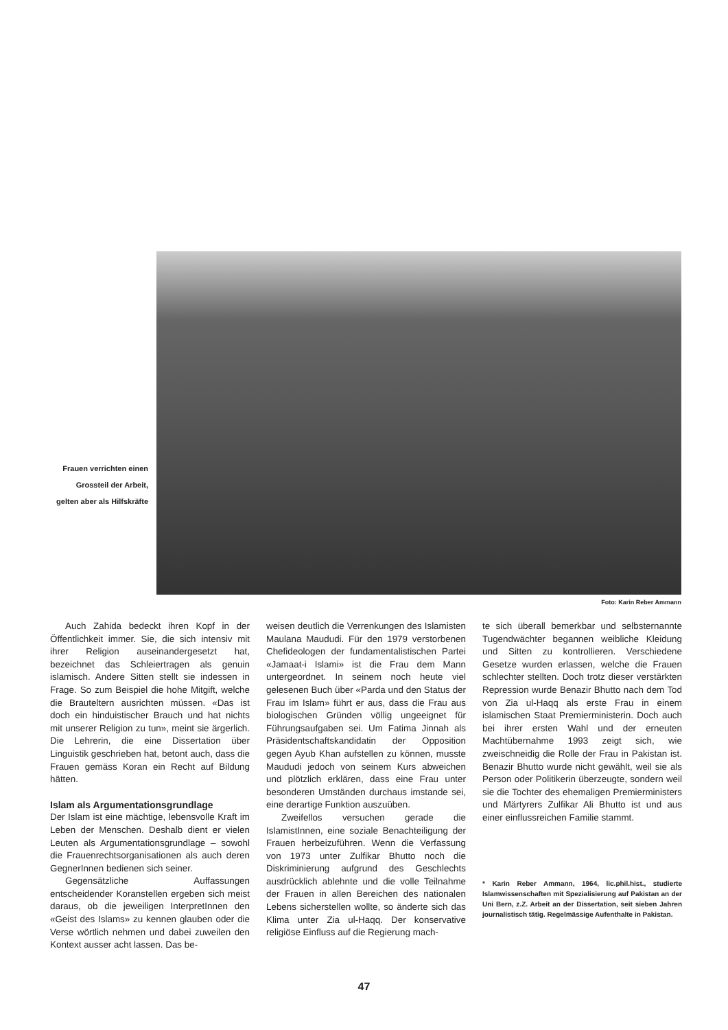Frauen verrichten einen Grossteil der Arbeit, gelten aber als Hilfskräfte
Foto: Karin Reber Ammann
Auch Zahida bedeckt ihren Kopf in der Öffentlichkeit immer. Sie, die sich intensiv mit ihrer Religion auseinandergesetzt hat, bezeichnet das Schleiertragen als genuin islamisch. Andere Sitten stellt sie indessen in Frage. So zum Beispiel die hohe Mitgift, welche die Brauteltern ausrichten müssen. «Das ist doch ein hinduistischer Brauch und hat nichts mit unserer Religion zu tun», meint sie ärgerlich. Die Lehrerin, die eine Dissertation über Linguistik geschrieben hat, betont auch, dass die Frauen gemäss Koran ein Recht auf Bildung hätten.
Islam als Argumentationsgrundlage
Der Islam ist eine mächtige, lebensvolle Kraft im Leben der Menschen. Deshalb dient er vielen Leuten als Argumentationsgrundlage – sowohl die Frauenrechtsorganisationen als auch deren GegnerInnen bedienen sich seiner.
Gegensätzliche Auffassungen entscheidender Koranstellen ergeben sich meist daraus, ob die jeweiligen InterpretInnen den «Geist des Islams» zu kennen glauben oder die Verse wörtlich nehmen und dabei zuweilen den Kontext ausser acht lassen. Das be-
weisen deutlich die Verrenkungen des Islamisten Maulana Maududi. Für den 1979 verstorbenen Chefideologen der fundamentalistischen Partei «Jamaat-i Islami» ist die Frau dem Mann untergeordnet. In seinem noch heute viel gelesenen Buch über «Parda und den Status der Frau im Islam» führt er aus, dass die Frau aus biologischen Gründen völlig ungeeignet für Führungsaufgaben sei. Um Fatima Jinnah als Präsidentschaftskandidatin der Opposition gegen Ayub Khan aufstellen zu können, musste Maududi jedoch von seinem Kurs abweichen und plötzlich erklären, dass eine Frau unter besonderen Umständen durchaus imstande sei, eine derartige Funktion auszuüben.
Zweifellos versuchen gerade die IslamistInnen, eine soziale Benachteiligung der Frauen herbeizuführen. Wenn die Verfassung von 1973 unter Zulfikar Bhutto noch die Diskriminierung aufgrund des Geschlechts ausdrücklich ablehnte und die volle Teilnahme der Frauen in allen Bereichen des nationalen Lebens sicherstellen wollte, so änderte sich das Klima unter Zia ul-Haqq. Der konservative religiöse Einfluss auf die Regierung mach-
te sich überall bemerkbar und selbsternannte Tugendwächter begannen weibliche Kleidung und Sitten zu kontrollieren. Verschiedene Gesetze wurden erlassen, welche die Frauen schlechter stellten. Doch trotz dieser verstärkten Repression wurde Benazir Bhutto nach dem Tod von Zia ul-Haqq als erste Frau in einem islamischen Staat Premierministerin. Doch auch bei ihrer ersten Wahl und der erneuten Machtübernahme 1993 zeigt sich, wie zweischneidig die Rolle der Frau in Pakistan ist. Benazir Bhutto wurde nicht gewählt, weil sie als Person oder Politikerin überzeugte, sondern weil sie die Tochter des ehemaligen Premierministers und Märtyrers Zulfikar Ali Bhutto ist und aus einer einflussreichen Familie stammt.
* Karin Reber Ammann, 1964, lic.phil.hist., studierte Islamwissenschaften mit Spezialisierung auf Pakistan an der Uni Bern, z.Z. Arbeit an der Dissertation, seit sieben Jahren journalistisch tätig. Regelmässige Aufenthalte in Pakistan.
47